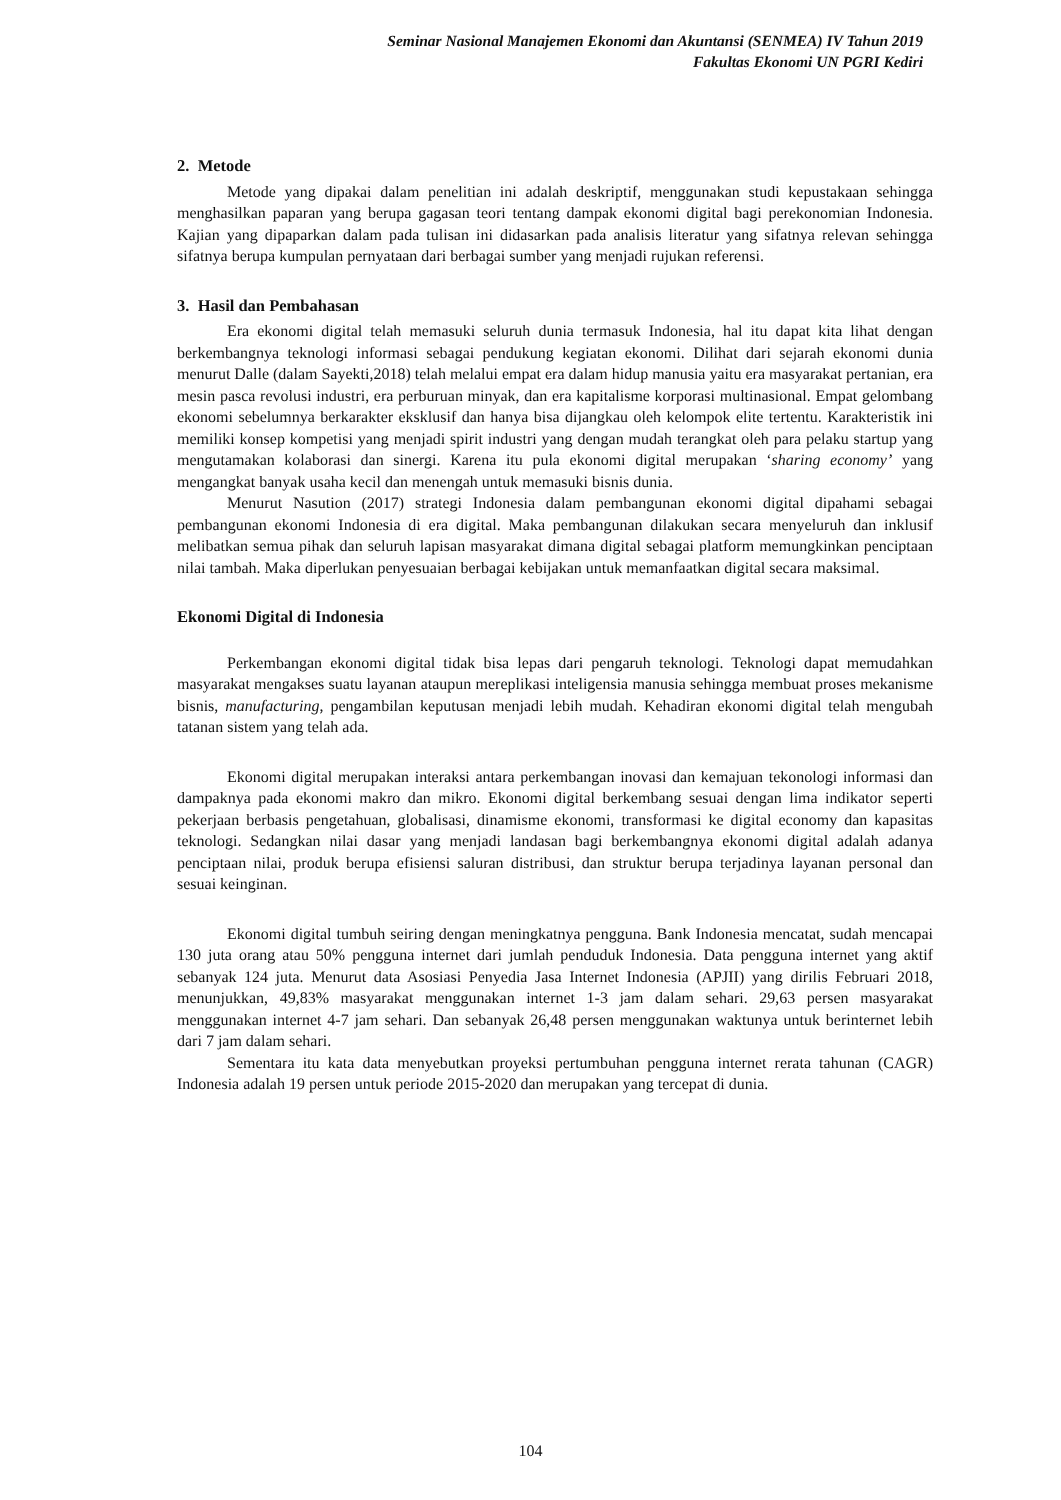Seminar Nasional Manajemen Ekonomi dan Akuntansi (SENMEA) IV Tahun 2019
Fakultas Ekonomi UN PGRI Kediri
2. Metode
Metode yang dipakai dalam penelitian ini adalah deskriptif, menggunakan studi kepustakaan sehingga menghasilkan paparan yang berupa gagasan teori tentang dampak ekonomi digital bagi perekonomian Indonesia. Kajian yang dipaparkan dalam pada tulisan ini didasarkan pada analisis literatur yang sifatnya relevan sehingga sifatnya berupa kumpulan pernyataan dari berbagai sumber yang menjadi rujukan referensi.
3. Hasil dan Pembahasan
Era ekonomi digital telah memasuki seluruh dunia termasuk Indonesia, hal itu dapat kita lihat dengan berkembangnya teknologi informasi sebagai pendukung kegiatan ekonomi. Dilihat dari sejarah ekonomi dunia menurut Dalle (dalam Sayekti,2018) telah melalui empat era dalam hidup manusia yaitu era masyarakat pertanian, era mesin pasca revolusi industri, era perburuan minyak, dan era kapitalisme korporasi multinasional. Empat gelombang ekonomi sebelumnya berkarakter eksklusif dan hanya bisa dijangkau oleh kelompok elite tertentu. Karakteristik ini memiliki konsep kompetisi yang menjadi spirit industri yang dengan mudah terangkat oleh para pelaku startup yang mengutamakan kolaborasi dan sinergi. Karena itu pula ekonomi digital merupakan ‘sharing economy’ yang mengangkat banyak usaha kecil dan menengah untuk memasuki bisnis dunia.
Menurut Nasution (2017) strategi Indonesia dalam pembangunan ekonomi digital dipahami sebagai pembangunan ekonomi Indonesia di era digital. Maka pembangunan dilakukan secara menyeluruh dan inklusif melibatkan semua pihak dan seluruh lapisan masyarakat dimana digital sebagai platform memungkinkan penciptaan nilai tambah. Maka diperlukan penyesuaian berbagai kebijakan untuk memanfaatkan digital secara maksimal.
Ekonomi Digital di Indonesia
Perkembangan ekonomi digital tidak bisa lepas dari pengaruh teknologi. Teknologi dapat memudahkan masyarakat mengakses suatu layanan ataupun mereplikasi inteligensia manusia sehingga membuat proses mekanisme bisnis, manufacturing, pengambilan keputusan menjadi lebih mudah. Kehadiran ekonomi digital telah mengubah tatanan sistem yang telah ada.
Ekonomi digital merupakan interaksi antara perkembangan inovasi dan kemajuan tekonologi informasi dan dampaknya pada ekonomi makro dan mikro. Ekonomi digital berkembang sesuai dengan lima indikator seperti pekerjaan berbasis pengetahuan, globalisasi, dinamisme ekonomi, transformasi ke digital economy dan kapasitas teknologi. Sedangkan nilai dasar yang menjadi landasan bagi berkembangnya ekonomi digital adalah adanya penciptaan nilai, produk berupa efisiensi saluran distribusi, dan struktur berupa terjadinya layanan personal dan sesuai keinginan.
Ekonomi digital tumbuh seiring dengan meningkatnya pengguna. Bank Indonesia mencatat, sudah mencapai 130 juta orang atau 50% pengguna internet dari jumlah penduduk Indonesia. Data pengguna internet yang aktif sebanyak 124 juta. Menurut data Asosiasi Penyedia Jasa Internet Indonesia (APJII) yang dirilis Februari 2018, menunjukkan, 49,83% masyarakat menggunakan internet 1-3 jam dalam sehari. 29,63 persen masyarakat menggunakan internet 4-7 jam sehari. Dan sebanyak 26,48 persen menggunakan waktunya untuk berinternet lebih dari 7 jam dalam sehari.
Sementara itu kata data menyebutkan proyeksi pertumbuhan pengguna internet rerata tahunan (CAGR) Indonesia adalah 19 persen untuk periode 2015-2020 dan merupakan yang tercepat di dunia.
104